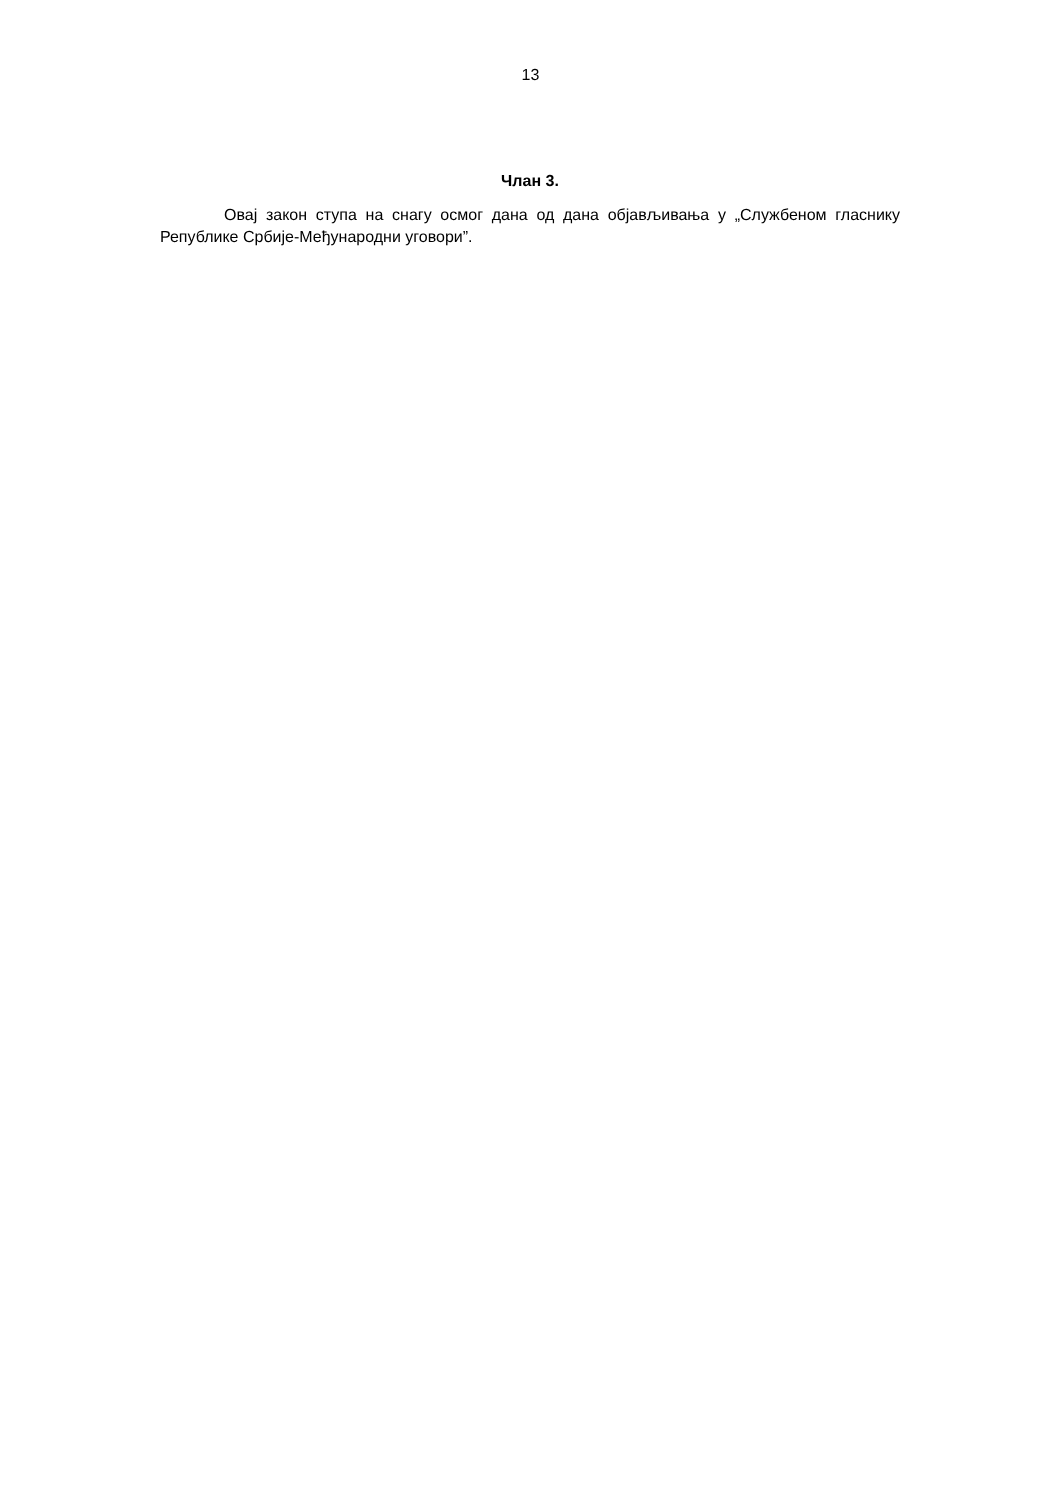13
Члан 3.
Овај закон ступа на снагу осмог дана од дана објављивања у „Службеном гласнику Републике Србије-Међународни уговори”.